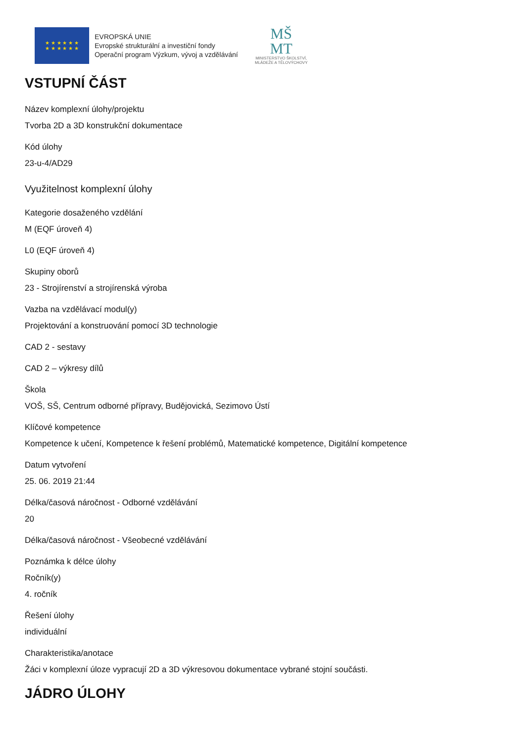★ ★ ★ ★ ★ ★
★ ★ ★ ★ ★ ★
EVROPSKÁ UNIE
Evropské strukturální a investiční fondy
Operační program Výzkum, vývoj a vzdělávání
MŠ
MT
MINISTERSTVO ŠKOLSTVÍ,
MLÁDEŽE A TĚLOVÝCHOVY
VSTUPNÍ ČÁST
Název komplexní úlohy/projektu
Tvorba 2D a 3D konstrukční dokumentace
Kód úlohy
23-u-4/AD29
Využitelnost komplexní úlohy
Kategorie dosaženého vzdělání
M (EQF úroveň 4)
L0 (EQF úroveň 4)
Skupiny oborů
23 - Strojírenství a strojírenská výroba
Vazba na vzdělávací modul(y)
Projektování a konstruování pomocí 3D technologie
CAD 2 - sestavy
CAD 2 – výkresy dílů
Škola
VOŠ, SŠ, Centrum odborné přípravy, Budějovická, Sezimovo Ústí
Klíčové kompetence
Kompetence k učení, Kompetence k řešení problémů, Matematické kompetence, Digitální kompetence
Datum vytvoření
25. 06. 2019 21:44
Délka/časová náročnost - Odborné vzdělávání
20
Délka/časová náročnost - Všeobecné vzdělávání
Poznámka k délce úlohy
Ročník(y)
4. ročník
Řešení úlohy
individuální
Charakteristika/anotace
Žáci v komplexní úloze vypracují 2D a 3D výkresovou dokumentace vybrané stojní součásti.
JÁDRO ÚLOHY